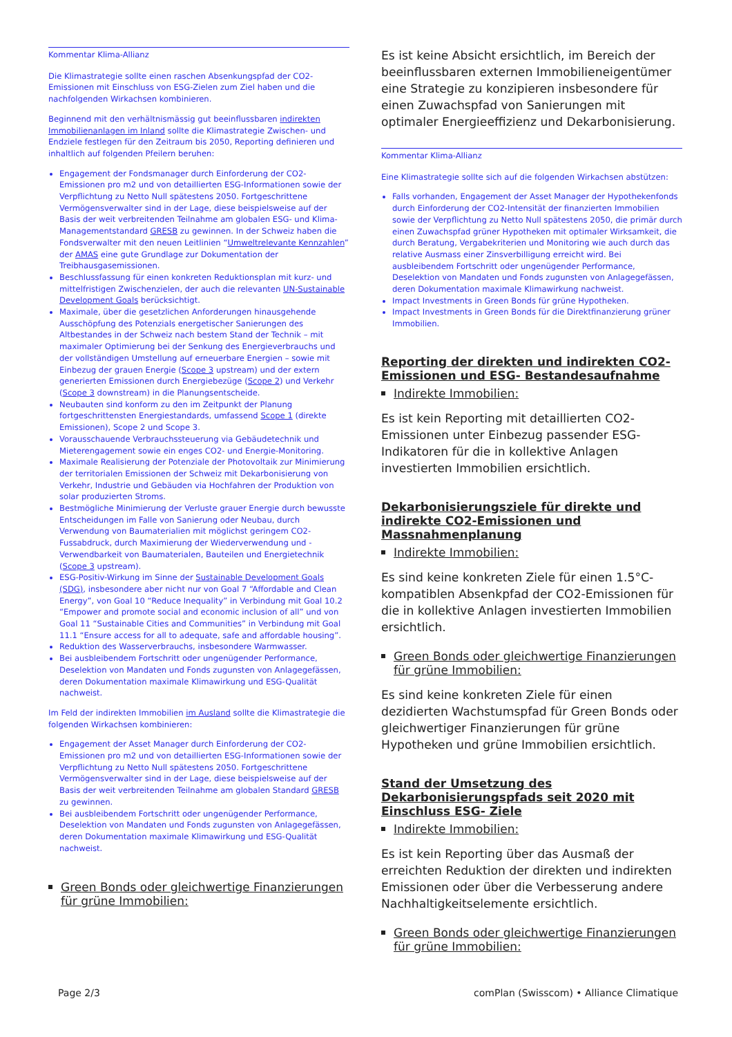Kommentar Klima-Allianz
Die Klimastrategie sollte einen raschen Absenkungspfad der CO2-Emissionen mit Einschluss von ESG-Zielen zum Ziel haben und die nachfolgenden Wirkachsen kombinieren.
Beginnend mit den verhältnismässig gut beeinflussbaren indirekten Immobilienanlagen im Inland sollte die Klimastrategie Zwischen- und Endziele festlegen für den Zeitraum bis 2050, Reporting definieren und inhaltlich auf folgenden Pfeilern beruhen:
Engagement der Fondsmanager durch Einforderung der CO2-Emissionen pro m2 und von detaillierten ESG-Informationen sowie der Verpflichtung zu Netto Null spätestens 2050. Fortgeschrittene Vermögensverwalter sind in der Lage, diese beispielsweise auf der Basis der weit verbreitenden Teilnahme am globalen ESG- und Klima-Managementstandard GRESB zu gewinnen. In der Schweiz haben die Fondsverwalter mit den neuen Leitlinien “Umweltrelevante Kennzahlen” der AMAS eine gute Grundlage zur Dokumentation der Treibhausgasemissionen.
Beschlussfassung für einen konkreten Reduktionsplan mit kurz- und mittelfristigen Zwischenzielen, der auch die relevanten UN-Sustainable Development Goals berücksichtigt.
Maximale, über die gesetzlichen Anforderungen hinausgehende Ausschöpfung des Potenzials energetischer Sanierungen des Altbestandes in der Schweiz nach bestem Stand der Technik – mit maximaler Optimierung bei der Senkung des Energieverbrauchs und der vollständigen Umstellung auf erneuerbare Energien – sowie mit Einbezug der grauen Energie (Scope 3 upstream) und der extern generierten Emissionen durch Energiebezüge (Scope 2) und Verkehr (Scope 3 downstream) in die Planungsentscheide.
Neubauten sind konform zu den im Zeitpunkt der Planung fortgeschrittensten Energiestandards, umfassend Scope 1 (direkte Emissionen), Scope 2 und Scope 3.
Vorausschauende Verbrauchssteuerung via Gebäudetechnik und Mieterengagement sowie ein enges CO2- und Energie-Monitoring.
Maximale Realisierung der Potenziale der Photovoltaik zur Minimierung der territorialen Emissionen der Schweiz mit Dekarbonisierung von Verkehr, Industrie und Gebäuden via Hochfahren der Produktion von solar produzierten Stroms.
Bestmögliche Minimierung der Verluste grauer Energie durch bewusste Entscheidungen im Falle von Sanierung oder Neubau, durch Verwendung von Baumaterialien mit möglichst geringem CO2-Fussabdruck, durch Maximierung der Wiederverwendung und -Verwendbarkeit von Baumaterialen, Bauteilen und Energietechnik (Scope 3 upstream).
ESG-Positiv-Wirkung im Sinne der Sustainable Development Goals (SDG), insbesondere aber nicht nur von Goal 7 “Affordable and Clean Energy”, von Goal 10 “Reduce Inequality” in Verbindung mit Goal 10.2 “Empower and promote social and economic inclusion of all” und von Goal 11 “Sustainable Cities and Communities” in Verbindung mit Goal 11.1 “Ensure access for all to adequate, safe and affordable housing”.
Reduktion des Wasserverbrauchs, insbesondere Warmwasser.
Bei ausbleibendem Fortschritt oder ungenügender Performance, Deselektion von Mandaten und Fonds zugunsten von Anlagegefässen, deren Dokumentation maximale Klimawirkung und ESG-Qualität nachweist.
Im Feld der indirekten Immobilien im Ausland sollte die Klimastrategie die folgenden Wirkachsen kombinieren:
Engagement der Asset Manager durch Einforderung der CO2-Emissionen pro m2 und von detaillierten ESG-Informationen sowie der Verpflichtung zu Netto Null spätestens 2050. Fortgeschrittene Vermögensverwalter sind in der Lage, diese beispielsweise auf der Basis der weit verbreitenden Teilnahme am globalen Standard GRESB zu gewinnen.
Bei ausbleibendem Fortschritt oder ungenügender Performance, Deselektion von Mandaten und Fonds zugunsten von Anlagegefässen, deren Dokumentation maximale Klimawirkung und ESG-Qualität nachweist.
Green Bonds oder gleichwertige Finanzierungen für grüne Immobilien:
Es ist keine Absicht ersichtlich, im Bereich der beeinflussbaren externen Immobilieneigentümer eine Strategie zu konzipieren insbesondere für einen Zuwachspfad von Sanierungen mit optimaler Energieeffizienz und Dekarbonisierung.
Kommentar Klima-Allianz
Eine Klimastrategie sollte sich auf die folgenden Wirkachsen abstützen:
Falls vorhanden, Engagement der Asset Manager der Hypothekenfonds durch Einforderung der CO2-Intensität der finanzierten Immobilien sowie der Verpflichtung zu Netto Null spätestens 2050, die primär durch einen Zuwachspfad grüner Hypotheken mit optimaler Wirksamkeit, die durch Beratung, Vergabekriterien und Monitoring wie auch durch das relative Ausmass einer Zinsverbilligung erreicht wird. Bei ausbleibendem Fortschritt oder ungenügender Performance, Deselektion von Mandaten und Fonds zugunsten von Anlagegefässen, deren Dokumentation maximale Klimawirkung nachweist.
Impact Investments in Green Bonds für grüne Hypotheken.
Impact Investments in Green Bonds für die Direktfinanzierung grüner Immobilien.
Reporting der direkten und indirekten CO2-Emissionen und ESG- Bestandesaufnahme
Indirekte Immobilien:
Es ist kein Reporting mit detaillierten CO2-Emissionen unter Einbezug passender ESG-Indikatoren für die in kollektive Anlagen investierten Immobilien ersichtlich.
Dekarbonisierungsziele für direkte und indirekte CO2-Emissionen und Massnahmenplanung
Indirekte Immobilien:
Es sind keine konkreten Ziele für einen 1.5°C-kompatiblen Absenkpfad der CO2-Emissionen für die in kollektive Anlagen investierten Immobilien ersichtlich.
Green Bonds oder gleichwertige Finanzierungen für grüne Immobilien:
Es sind keine konkreten Ziele für einen dezidierten Wachstumspfad für Green Bonds oder gleichwertiger Finanzierungen für grüne Hypotheken und grüne Immobilien ersichtlich.
Stand der Umsetzung des Dekarbonisierungspfads seit 2020 mit Einschluss ESG- Ziele
Indirekte Immobilien:
Es ist kein Reporting über das Ausmaß der erreichten Reduktion der direkten und indirekten Emissionen oder über die Verbesserung andere Nachhaltigkeitselemente ersichtlich.
Green Bonds oder gleichwertige Finanzierungen für grüne Immobilien:
Page 2/3 comPlan (Swisscom) • Alliance Climatique